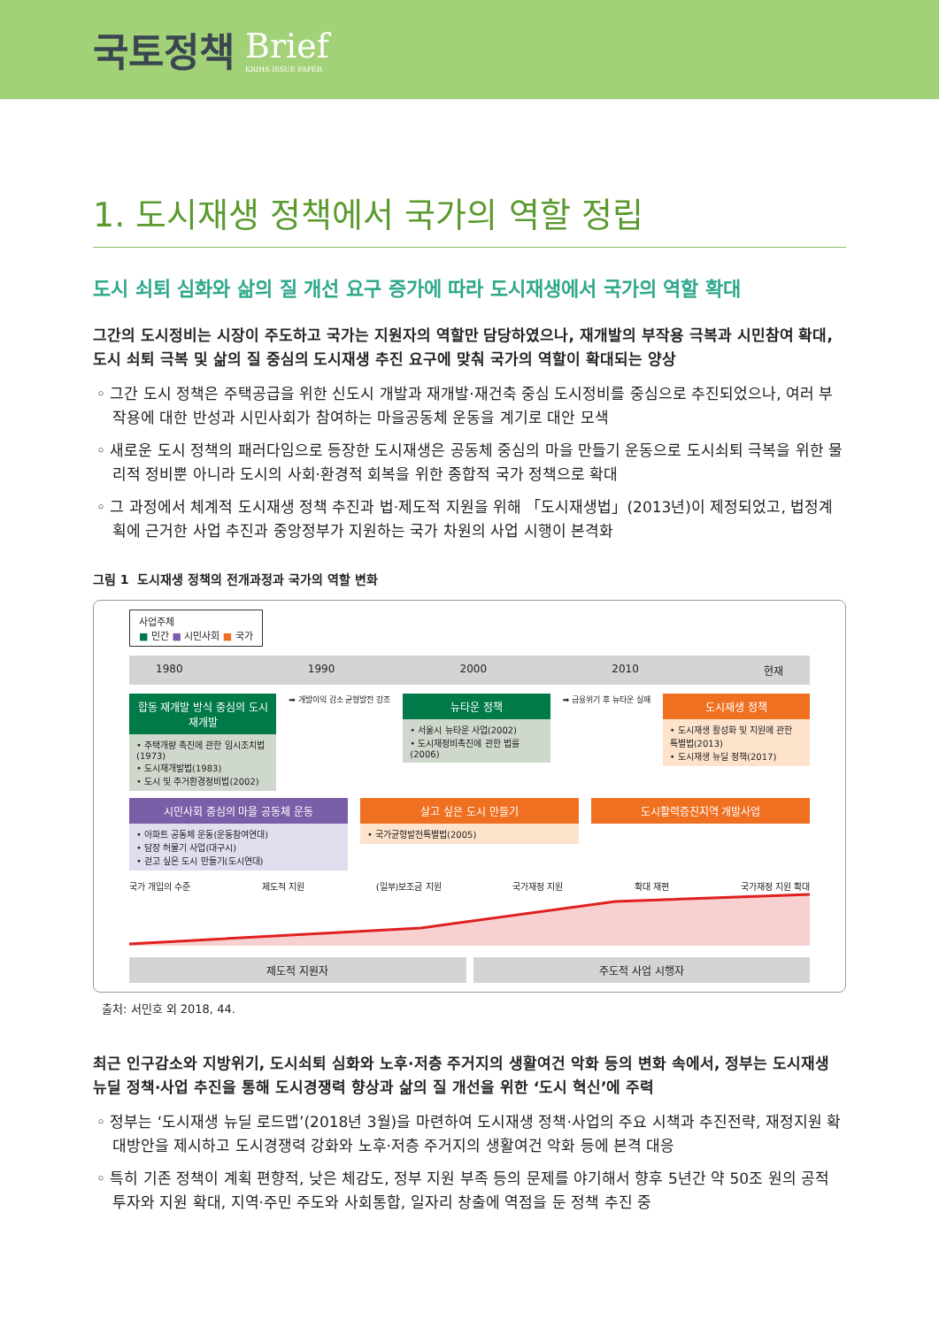국토정책 Brief
KRIHS ISSUE PAPER
1. 도시재생 정책에서 국가의 역할 정립
도시 쇠퇴 심화와 삶의 질 개선 요구 증가에 따라 도시재생에서 국가의 역할 확대
그간의 도시정비는 시장이 주도하고 국가는 지원자의 역할만 담당하였으나, 재개발의 부작용 극복과 시민참여 확대, 도시 쇠퇴 극복 및 삶의 질 중심의 도시재생 추진 요구에 맞춰 국가의 역할이 확대되는 양상
◦ 그간 도시 정책은 주택공급을 위한 신도시 개발과 재개발·재건축 중심 도시정비를 중심으로 추진되었으나, 여러 부작용에 대한 반성과 시민사회가 참여하는 마을공동체 운동을 계기로 대안 모색
◦ 새로운 도시 정책의 패러다임으로 등장한 도시재생은 공동체 중심의 마을 만들기 운동으로 도시쇠퇴 극복을 위한 물리적 정비뿐 아니라 도시의 사회·환경적 회복을 위한 종합적 국가 정책으로 확대
◦ 그 과정에서 체계적 도시재생 정책 추진과 법·제도적 지원을 위해 「도시재생법」(2013년)이 제정되었고, 법정계획에 근거한 사업 추진과 중앙정부가 지원하는 국가 차원의 사업 시행이 본격화
그림 1 도시재생 정책의 전개과정과 국가의 역할 변화
사업주체
■ 민간 ■ 시민사회 ■ 국가
1980 1990 2000 2010 현재
합동 재개발 방식 중심의 도시 재개발
• 주택개량 촉진에 관한 임시조치법(1973)
• 도시재개발법(1983)
• 도시 및 주거환경정비법(2002)
➡ 개발이익 감소 균형발전 강조
뉴타운 정책
• 서울시 뉴타운 사업(2002)
• 도시재정비촉진에 관한 법률(2006)
➡ 금융위기 후 뉴타운 실패
도시재생 정책
• 도시재생 활성화 및 지원에 관한 특별법(2013)
• 도시재생 뉴딜 정책(2017)
시민사회 중심의 마을 공동체 운동
• 아파트 공동체 운동(운동참여연대)
• 담장 허물기 사업(대구시)
• 걷고 싶은 도시 만들기(도시연대)
살고 싶은 도시 만들기
• 국가균형발전특별법(2005)
도시활력증진지역 개발사업
국가 개입의 수준 제도적 지원 (일부)보조금 지원 국가재정 지원 확대 재편 국가재정 지원 확대
제도적 지원자 주도적 사업 시행자
출처: 서민호 외 2018, 44.
최근 인구감소와 지방위기, 도시쇠퇴 심화와 노후·저층 주거지의 생활여건 악화 등의 변화 속에서, 정부는 도시재생 뉴딜 정책·사업 추진을 통해 도시경쟁력 향상과 삶의 질 개선을 위한 ‘도시 혁신’에 주력
◦ 정부는 ‘도시재생 뉴딜 로드맵’(2018년 3월)을 마련하여 도시재생 정책·사업의 주요 시책과 추진전략, 재정지원 확대방안을 제시하고 도시경쟁력 강화와 노후·저층 주거지의 생활여건 악화 등에 본격 대응
◦ 특히 기존 정책이 계획 편향적, 낮은 체감도, 정부 지원 부족 등의 문제를 야기해서 향후 5년간 약 50조 원의 공적 투자와 지원 확대, 지역·주민 주도와 사회통합, 일자리 창출에 역점을 둔 정책 추진 중